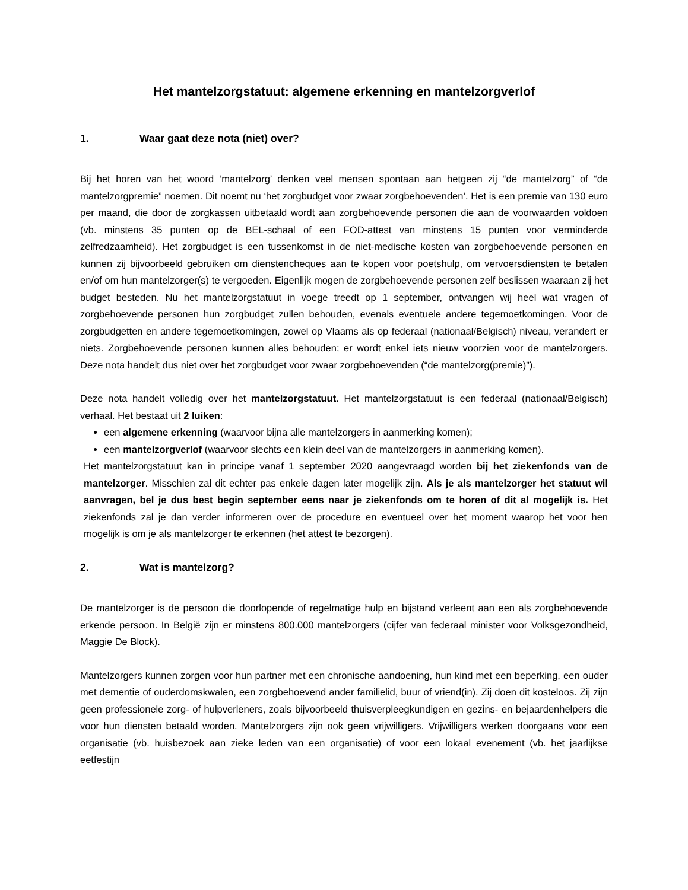Het mantelzorgstatuut: algemene erkenning en mantelzorgverlof
1. Waar gaat deze nota (niet) over?
Bij het horen van het woord ‘mantelzorg’ denken veel mensen spontaan aan hetgeen zij “de mantelzorg” of “de mantelzorgpremie” noemen. Dit noemt nu ‘het zorgbudget voor zwaar zorgbehoevenden’. Het is een premie van 130 euro per maand, die door de zorgkassen uitbetaald wordt aan zorgbehoevende personen die aan de voorwaarden voldoen (vb. minstens 35 punten op de BEL-schaal of een FOD-attest van minstens 15 punten voor verminderde zelfredzaamheid). Het zorgbudget is een tussenkomst in de niet-medische kosten van zorgbehoevende personen en kunnen zij bijvoorbeeld gebruiken om dienstencheques aan te kopen voor poetshulp, om vervoersdiensten te betalen en/of om hun mantelzorger(s) te vergoeden. Eigenlijk mogen de zorgbehoevende personen zelf beslissen waaraan zij het budget besteden. Nu het mantelzorgstatuut in voege treedt op 1 september, ontvangen wij heel wat vragen of zorgbehoevende personen hun zorgbudget zullen behouden, evenals eventuele andere tegemoetkomingen. Voor de zorgbudgetten en andere tegemoetkomingen, zowel op Vlaams als op federaal (nationaal/Belgisch) niveau, verandert er niets. Zorgbehoevende personen kunnen alles behouden; er wordt enkel iets nieuw voorzien voor de mantelzorgers. Deze nota handelt dus niet over het zorgbudget voor zwaar zorgbehoevenden (“de mantelzorg(premie)”).
Deze nota handelt volledig over het mantelzorgstatuut. Het mantelzorgstatuut is een federaal (nationaal/Belgisch) verhaal. Het bestaat uit 2 luiken:
een algemene erkenning (waarvoor bijna alle mantelzorgers in aanmerking komen);
een mantelzorgverlof (waarvoor slechts een klein deel van de mantelzorgers in aanmerking komen).
Het mantelzorgstatuut kan in principe vanaf 1 september 2020 aangevraagd worden bij het ziekenfonds van de mantelzorger. Misschien zal dit echter pas enkele dagen later mogelijk zijn. Als je als mantelzorger het statuut wil aanvragen, bel je dus best begin september eens naar je ziekenfonds om te horen of dit al mogelijk is. Het ziekenfonds zal je dan verder informeren over de procedure en eventueel over het moment waarop het voor hen mogelijk is om je als mantelzorger te erkennen (het attest te bezorgen).
2. Wat is mantelzorg?
De mantelzorger is de persoon die doorlopende of regelmatige hulp en bijstand verleent aan een als zorgbehoevende erkende persoon. In België zijn er minstens 800.000 mantelzorgers (cijfer van federaal minister voor Volksgezondheid, Maggie De Block).
Mantelzorgers kunnen zorgen voor hun partner met een chronische aandoening, hun kind met een beperking, een ouder met dementie of ouderdomskwalen, een zorgbehoevend ander familielid, buur of vriend(in). Zij doen dit kosteloos. Zij zijn geen professionele zorg- of hulpverleners, zoals bijvoorbeeld thuisverpleegkundigen en gezins- en bejaardenhelpers die voor hun diensten betaald worden. Mantelzorgers zijn ook geen vrijwilligers. Vrijwilligers werken doorgaans voor een organisatie (vb. huisbezoek aan zieke leden van een organisatie) of voor een lokaal evenement (vb. het jaarlijkse eetfestijn